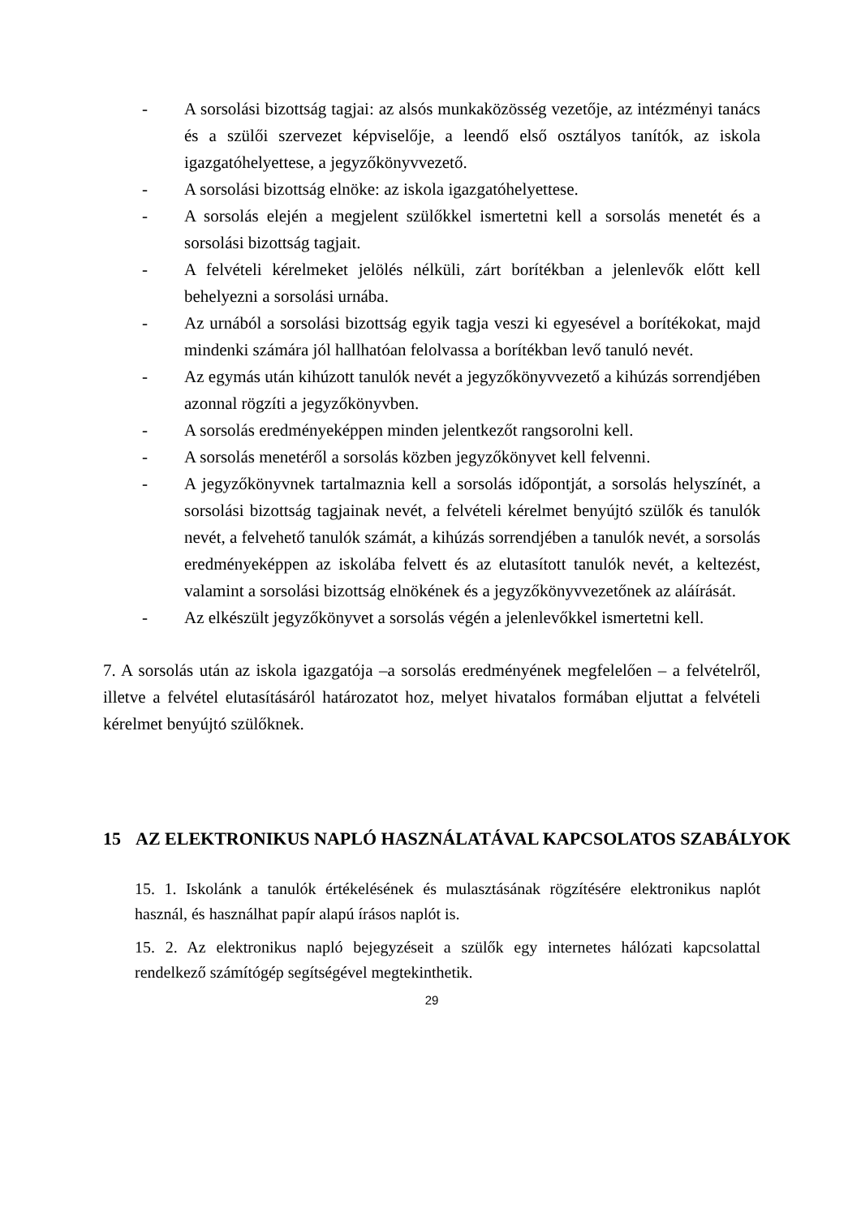- A sorsolási bizottság tagjai: az alsós munkaközösség vezetője, az intézményi tanács és a szülői szervezet képviselője, a leendő első osztályos tanítók, az iskola igazgatóhelyettese, a jegyzőkönyvvezető.
- A sorsolási bizottság elnöke: az iskola igazgatóhelyettese.
- A sorsolás elején a megjelent szülőkkel ismertetni kell a sorsolás menetét és a sorsolási bizottság tagjait.
- A felvételi kérelmeket jelölés nélküli, zárt borítékban a jelenlevők előtt kell behelyezni a sorsolási urnába.
- Az urnából a sorsolási bizottság egyik tagja veszi ki egyesével a borítékokat, majd mindenki számára jól hallhatóan felolvassa a borítékban levő tanuló nevét.
- Az egymás után kihúzott tanulók nevét a jegyzőkönyvvezető a kihúzás sorrendjében azonnal rögzíti a jegyzőkönyvben.
- A sorsolás eredményeképpen minden jelentkezőt rangsorolni kell.
- A sorsolás menetéről a sorsolás közben jegyzőkönyvet kell felvenni.
- A jegyzőkönyvnek tartalmaznia kell a sorsolás időpontját, a sorsolás helyszínét, a sorsolási bizottság tagjainak nevét, a felvételi kérelmet benyújtó szülők és tanulók nevét, a felvehető tanulók számát, a kihúzás sorrendjében a tanulók nevét, a sorsolás eredményeképpen az iskolába felvett és az elutasított tanulók nevét, a keltezést, valamint a sorsolási bizottság elnökének és a jegyzőkönyvvezetőnek az aláírását.
- Az elkészült jegyzőkönyvet a sorsolás végén a jelenlevőkkel ismertetni kell.
7. A sorsolás után az iskola igazgatója –a sorsolás eredményének megfelelően – a felvételről, illetve a felvétel elutasításáról határozatot hoz, melyet hivatalos formában eljuttat a felvételi kérelmet benyújtó szülőknek.
15 AZ ELEKTRONIKUS NAPLÓ HASZNÁLATÁVAL KAPCSOLATOS SZABÁLYOK
15. 1. Iskolánk a tanulók értékelésének és mulasztásának rögzítésére elektronikus naplót használ, és használhat papír alapú írásos naplót is.
15. 2. Az elektronikus napló bejegyzéseit a szülők egy internetes hálózati kapcsolattal rendelkező számítógép segítségével megtekinthetik.
29